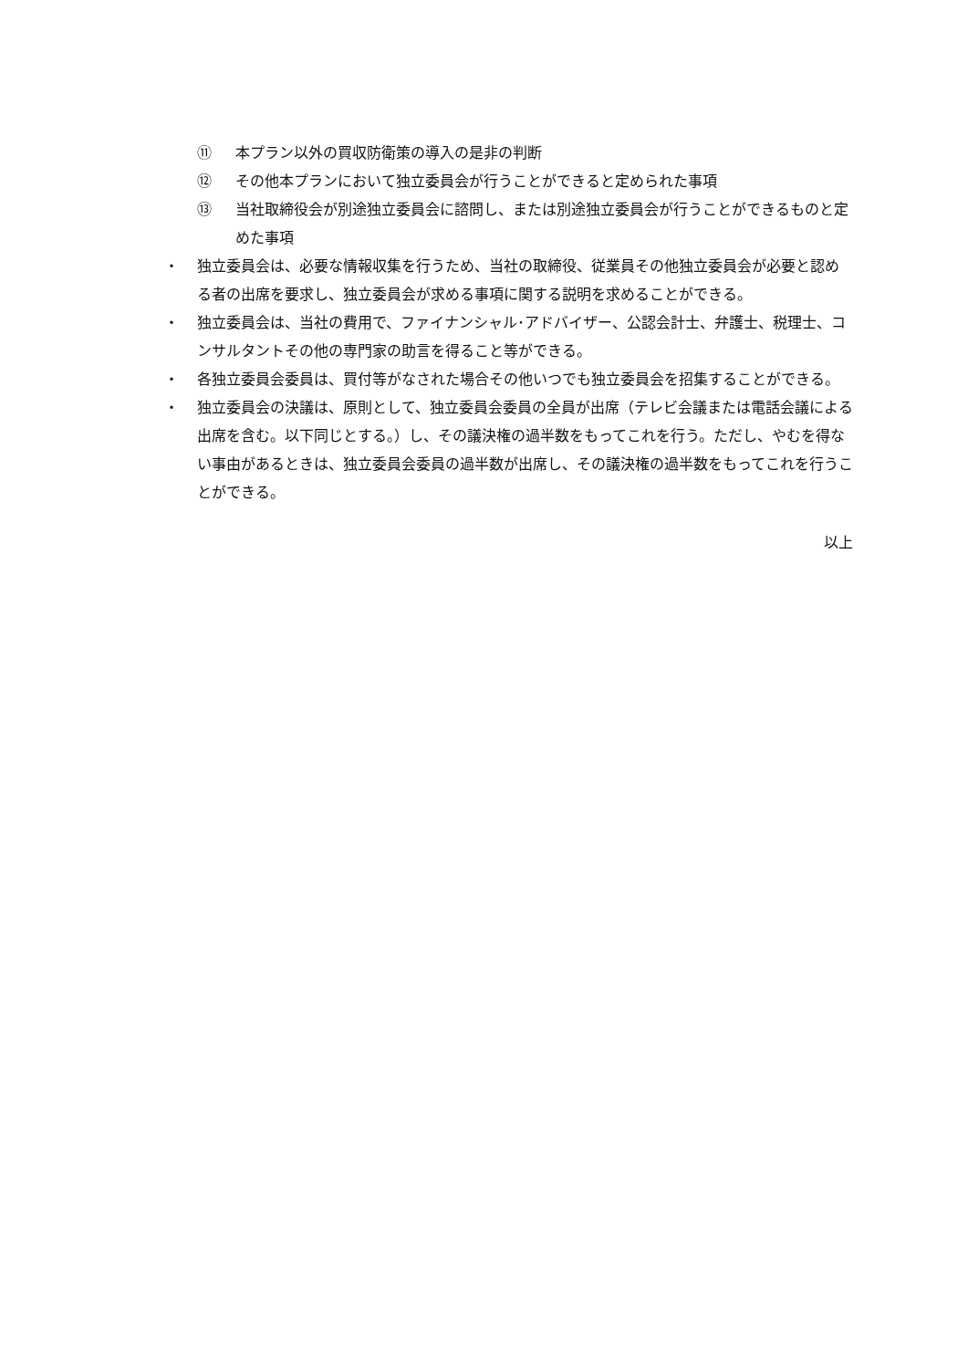⑪ 本プラン以外の買収防衛策の導入の是非の判断
⑫ その他本プランにおいて独立委員会が行うことができると定められた事項
⑬ 当社取締役会が別途独立委員会に諮問し、または別途独立委員会が行うことができるものと定めた事項
・ 独立委員会は、必要な情報収集を行うため、当社の取締役、従業員その他独立委員会が必要と認める者の出席を要求し、独立委員会が求める事項に関する説明を求めることができる。
・ 独立委員会は、当社の費用で、ファイナンシャル･アドバイザー、公認会計士、弁護士、税理士、コンサルタントその他の専門家の助言を得ること等ができる。
・ 各独立委員会委員は、買付等がなされた場合その他いつでも独立委員会を招集することができる。
・ 独立委員会の決議は、原則として、独立委員会委員の全員が出席（テレビ会議または電話会議による出席を含む。以下同じとする。）し、その議決権の過半数をもってこれを行う。ただし、やむを得ない事由があるときは、独立委員会委員の過半数が出席し、その議決権の過半数をもってこれを行うことができる。
以上